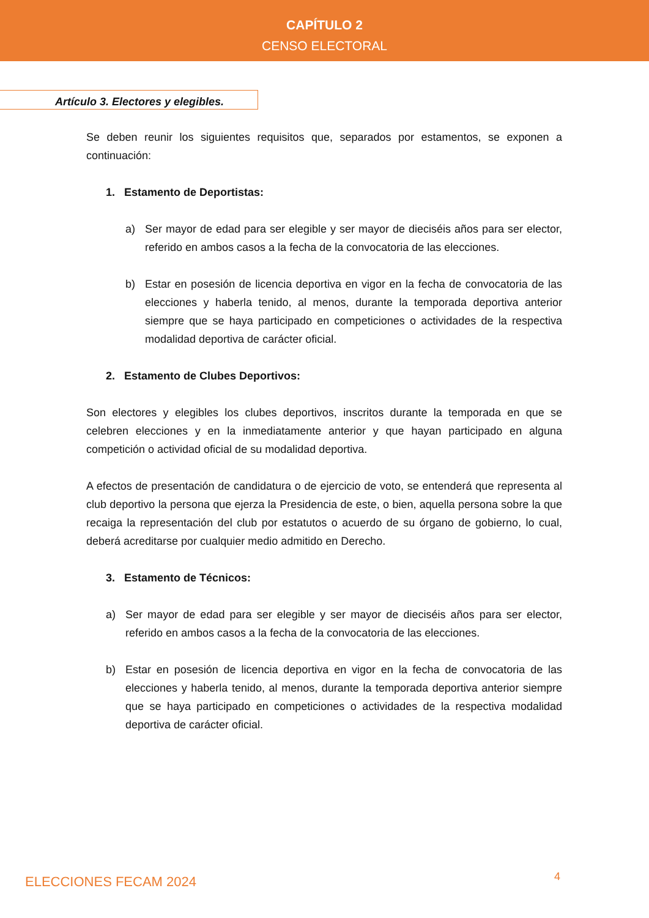CAPÍTULO 2
CENSO ELECTORAL
Artículo 3. Electores y elegibles.
Se deben reunir los siguientes requisitos que, separados por estamentos, se exponen a continuación:
1. Estamento de Deportistas:
a) Ser mayor de edad para ser elegible y ser mayor de dieciséis años para ser elector, referido en ambos casos a la fecha de la convocatoria de las elecciones.
b) Estar en posesión de licencia deportiva en vigor en la fecha de convocatoria de las elecciones y haberla tenido, al menos, durante la temporada deportiva anterior siempre que se haya participado en competiciones o actividades de la respectiva modalidad deportiva de carácter oficial.
2. Estamento de Clubes Deportivos:
Son electores y elegibles los clubes deportivos, inscritos durante la temporada en que se celebren elecciones y en la inmediatamente anterior y que hayan participado en alguna competición o actividad oficial de su modalidad deportiva.
A efectos de presentación de candidatura o de ejercicio de voto, se entenderá que representa al club deportivo la persona que ejerza la Presidencia de este, o bien, aquella persona sobre la que recaiga la representación del club por estatutos o acuerdo de su órgano de gobierno, lo cual, deberá acreditarse por cualquier medio admitido en Derecho.
3. Estamento de Técnicos:
a) Ser mayor de edad para ser elegible y ser mayor de dieciséis años para ser elector, referido en ambos casos a la fecha de la convocatoria de las elecciones.
b) Estar en posesión de licencia deportiva en vigor en la fecha de convocatoria de las elecciones y haberla tenido, al menos, durante la temporada deportiva anterior siempre que se haya participado en competiciones o actividades de la respectiva modalidad deportiva de carácter oficial.
ELECCIONES FECAM 2024 4